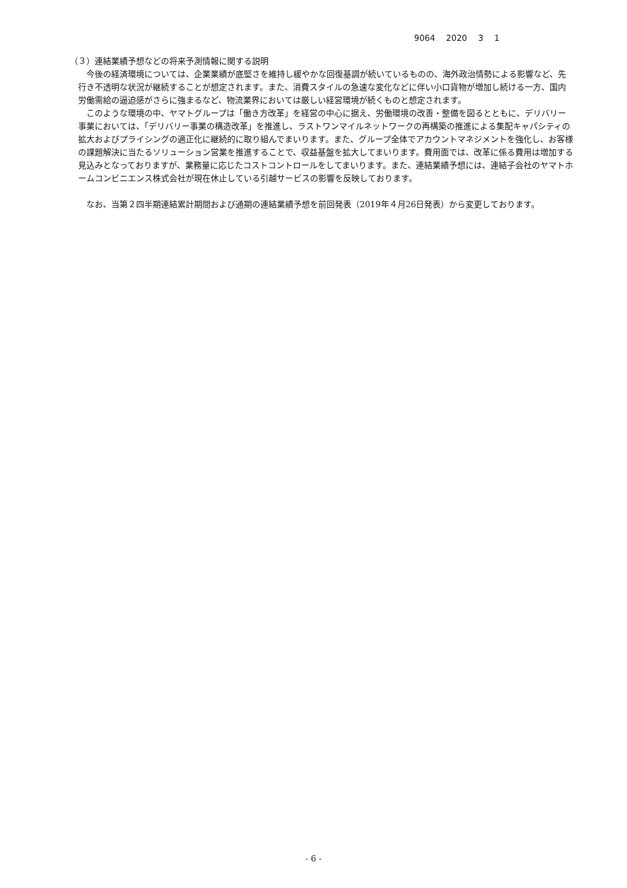9064 2020 3 1
（３）連結業績予想などの将来予測情報に関する説明
今後の経済環境については、企業業績が底堅さを維持し緩やかな回復基調が続いているものの、海外政治情勢による影響など、先行き不透明な状況が継続することが想定されます。また、消費スタイルの急速な変化などに伴い小口貨物が増加し続ける一方、国内労働需給の逼迫感がさらに強まるなど、物流業界においては厳しい経営環境が続くものと想定されます。
このような環境の中、ヤマトグループは「働き方改革」を経営の中心に据え、労働環境の改善・整備を図るとともに、デリバリー事業においては、「デリバリー事業の構造改革」を推進し、ラストワンマイルネットワークの再構築の推進による集配キャパシティの拡大およびプライシングの適正化に継続的に取り組んでまいります。また、グループ全体でアカウントマネジメントを強化し、お客様の課題解決に当たるソリューション営業を推進することで、収益基盤を拡大してまいります。費用面では、改革に係る費用は増加する見込みとなっておりますが、業務量に応じたコストコントロールをしてまいります。また、連結業績予想には、連結子会社のヤマトホームコンビニエンス株式会社が現在休止している引越サービスの影響を反映しております。
なお、当第２四半期連結累計期間および通期の連結業績予想を前回発表（2019年４月26日発表）から変更しております。
- 6 -